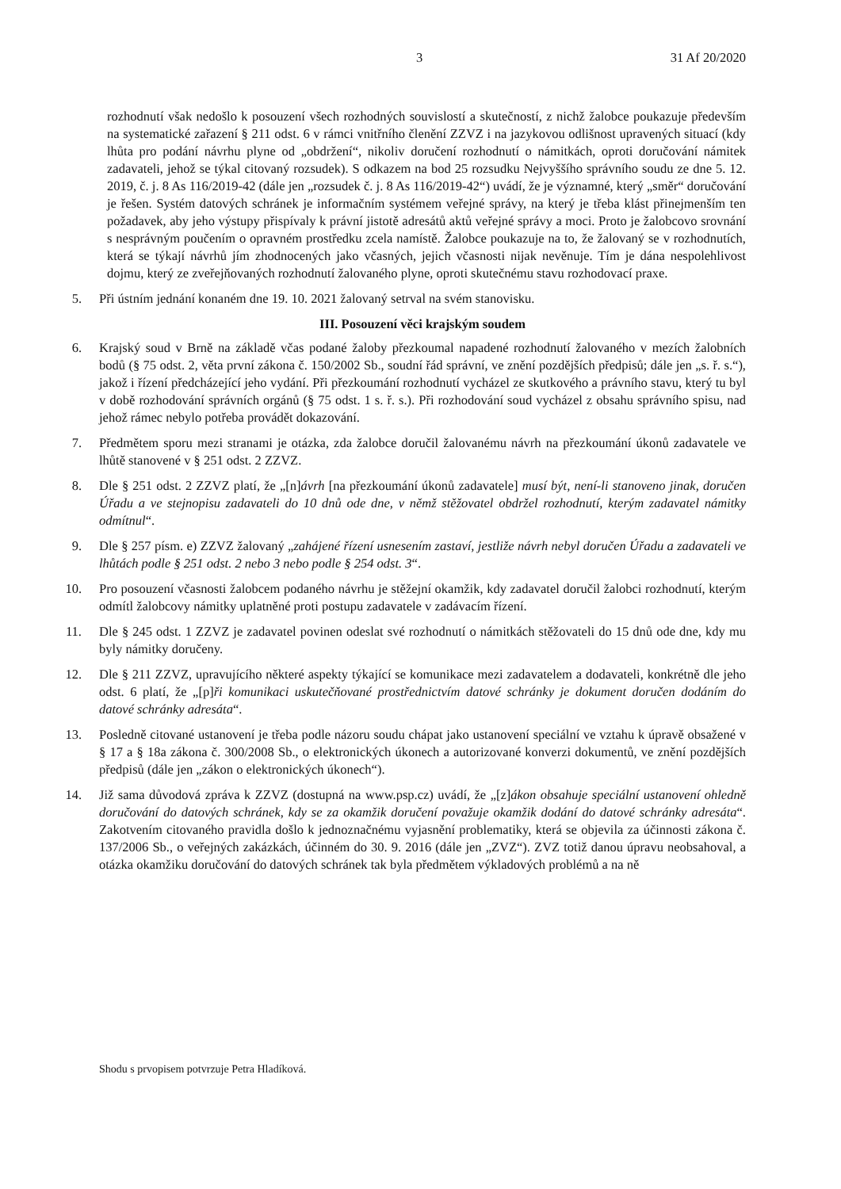3 31 Af 20/2020
rozhodnutí však nedošlo k posouzení všech rozhodných souvislostí a skutečností, z nichž žalobce poukazuje především na systematické zařazení § 211 odst. 6 v rámci vnitřního členění ZZVZ i na jazykovou odlišnost upravených situací (kdy lhůta pro podání návrhu plyne od „obdržení“, nikoliv doručení rozhodnutí o námitkách, oproti doručování námitek zadavateli, jehož se týkal citovaný rozsudek). S odkazem na bod 25 rozsudku Nejvyššího správního soudu ze dne 5. 12. 2019, č. j. 8 As 116/2019-42 (dále jen „rozsudek č. j. 8 As 116/2019-42“) uvádí, že je významné, který „směr“ doručování je řešen. Systém datových schránek je informačním systémem veřejné správy, na který je třeba klást přinejmenším ten požadavek, aby jeho výstupy přispívaly k právní jistotě adresátů aktů veřejné správy a moci. Proto je žalobcovo srovnání s nesprávným poučením o opravném prostředku zcela namístě. Žalobce poukazuje na to, že žalovaný se v rozhodnutích, která se týkají návrhů jím zhodnocených jako včasných, jejich včasnosti nijak nevěnuje. Tím je dána nespolehlivost dojmu, který ze zveřejňovaných rozhodnutí žalovaného plyne, oproti skutečnému stavu rozhodovací praxe.
5. Při ústním jednání konaném dne 19. 10. 2021 žalovaný setrval na svém stanovisku.
III. Posouzení věci krajským soudem
6. Krajský soud v Brně na základě včas podané žaloby přezkoumal napadené rozhodnutí žalovaného v mezích žalobních bodů (§ 75 odst. 2, věta první zákona č. 150/2002 Sb., soudní řád správní, ve znění pozdějších předpisů; dále jen „s. ř. s.“), jakož i řízení předcházející jeho vydání. Při přezkoumání rozhodnutí vycházel ze skutkového a právního stavu, který tu byl v době rozhodování správních orgánů (§ 75 odst. 1 s. ř. s.). Při rozhodování soud vycházel z obsahu správního spisu, nad jehož rámec nebylo potřeba provádět dokazování.
7. Předmětem sporu mezi stranami je otázka, zda žalobce doručil žalovanému návrh na přezkoumání úkonů zadavatele ve lhůtě stanovené v § 251 odst. 2 ZZVZ.
8. Dle § 251 odst. 2 ZZVZ platí, že „[n]ávrh [na přezkoumání úkonů zadavatele] musí být, není-li stanoveno jinak, doručen Úřadu a ve stejnopisu zadavateli do 10 dnů ode dne, v němž stěžovatel obdržel rozhodnutí, kterým zadavatel námitky odmítnul“.
9. Dle § 257 písm. e) ZZVZ žalovaný „zahájené řízení usnesením zastaví, jestliže návrh nebyl doručen Úřadu a zadavateli ve lhůtách podle § 251 odst. 2 nebo 3 nebo podle § 254 odst. 3“.
10. Pro posouzení včasnosti žalobcem podaného návrhu je stěžejní okamžik, kdy zadavatel doručil žalobci rozhodnutí, kterým odmítl žalobcovy námitky uplatněné proti postupu zadavatele v zadávacím řízení.
11. Dle § 245 odst. 1 ZZVZ je zadavatel povinen odeslat své rozhodnutí o námitkách stěžovateli do 15 dnů ode dne, kdy mu byly námitky doručeny.
12. Dle § 211 ZZVZ, upravujícího některé aspekty týkající se komunikace mezi zadavatelem a dodavateli, konkrétně dle jeho odst. 6 platí, že „[p]ři komunikaci uskutečňované prostřednictvím datové schránky je dokument doručen dodáním do datové schránky adresáta“.
13. Posledně citované ustanovení je třeba podle názoru soudu chápat jako ustanovení speciální ve vztahu k úpravě obsažené v § 17 a § 18a zákona č. 300/2008 Sb., o elektronických úkonech a autorizované konverzi dokumentů, ve znění pozdějších předpisů (dále jen „zákon o elektronických úkonech“).
14. Již sama důvodová zpráva k ZZVZ (dostupná na www.psp.cz) uvádí, že „[z]ákon obsahuje speciální ustanovení ohledně doručování do datových schránek, kdy se za okamžik doručení považuje okamžik dodání do datové schránky adresáta“. Zakotvením citovaného pravidla došlo k jednoznačnému vyjasnění problematiky, která se objevila za účinnosti zákona č. 137/2006 Sb., o veřejných zakázkách, účinném do 30. 9. 2016 (dále jen „ZVZ“). ZVZ totiž danou úpravu neobsahoval, a otázka okamžiku doručování do datových schránek tak byla předmětem výkladových problémů a na ně
Shodu s prvopisem potvrzuje Petra Hladíková.